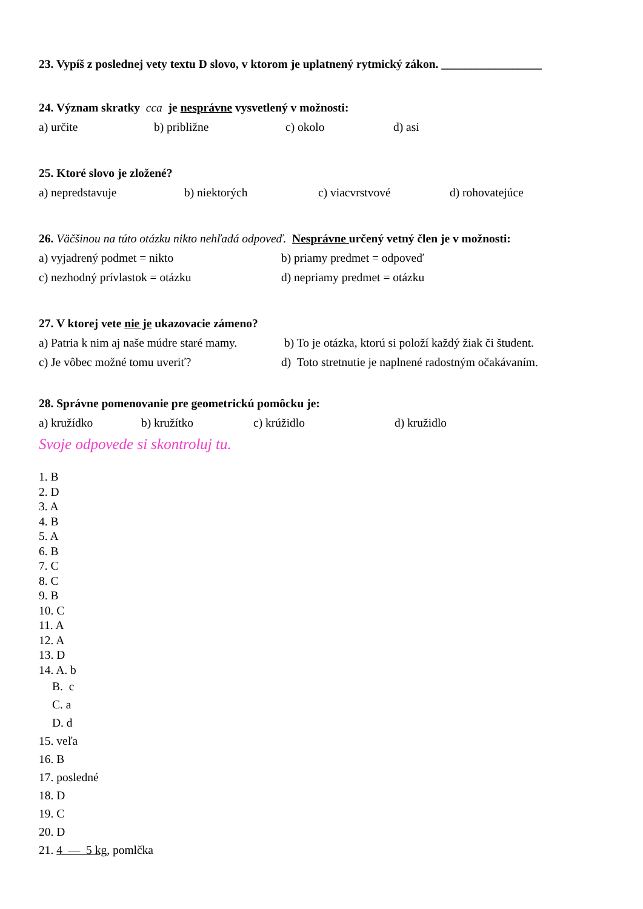23. Vypíš z poslednej vety textu D slovo, v ktorom je uplatnený rytmický zákon. _________________
24. Význam skratky cca je nesprávne vysvetlený v možnosti:
a) určite b) približne c) okolo d) asi
25. Ktoré slovo je zložené?
a) nepredstavuje b) niektorých c) viacvrstvové d) rohovatejúce
26. Väčšinou na túto otázku nikto nehľadá odpoveď. Nesprávne určený vetný člen je v možnosti:
a) vyjadrený podmet = nikto b) priamy predmet = odpoveď
c) nezhodný prívlastok = otázku d) nepriamy predmet = otázku
27. V ktorej vete nie je ukazovacie zámeno?
a) Patria k nim aj naše múdre staré mamy. b) To je otázka, ktorú si položí každý žiak či študent.
c) Je vôbec možné tomu uveriť? d) Toto stretnutie je naplnené radostným očakávaním.
28. Správne pomenovanie pre geometrickú pomôcku je:
a) kružídko b) kružítko c) krúžidlo d) kružidlo
Svoje odpovede si skontroluj tu.
1. B
2. D
3. A
4. B
5. A
6. B
7. C
8. C
9. B
10. C
11. A
12. A
13. D
14. A. b
B. c
C. a
D. d
15. veľa
16. B
17. posledné
18. D
19. C
20. D
21. 4 — 5 kg, pomlčka